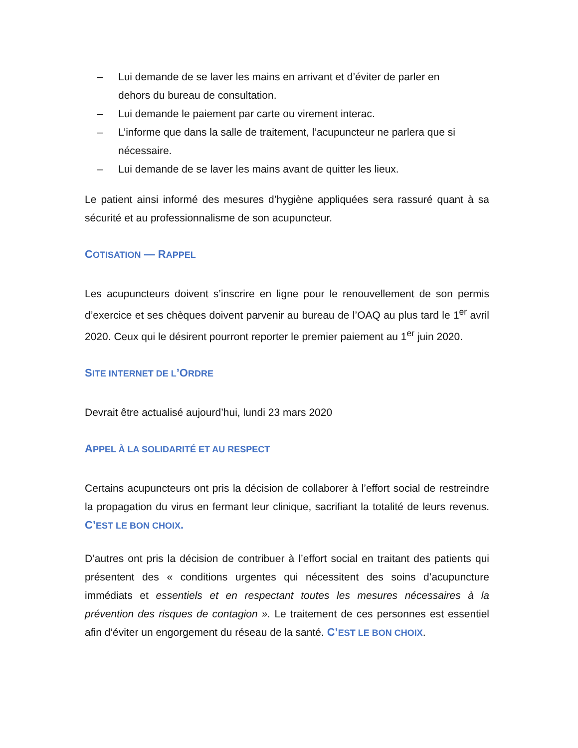– Lui demande de se laver les mains en arrivant et d’éviter de parler en dehors du bureau de consultation.
– Lui demande le paiement par carte ou virement interac.
– L’informe que dans la salle de traitement, l’acupuncteur ne parlera que si nécessaire.
– Lui demande de se laver les mains avant de quitter les lieux.
Le patient ainsi informé des mesures d’hygiène appliquées sera rassuré quant à sa sécurité et au professionnalisme de son acupuncteur.
COTISATION — RAPPEL
Les acupuncteurs doivent s’inscrire en ligne pour le renouvellement de son permis d’exercice et ses chèques doivent parvenir au bureau de l’OAQ au plus tard le 1<sup>er</sup> avril 2020. Ceux qui le désirent pourront reporter le premier paiement au 1<sup>er</sup> juin 2020.
SITE INTERNET DE L’ORDRE
Devrait être actualisé aujourd’hui, lundi 23 mars 2020
APPEL À LA SOLIDARITÉ ET AU RESPECT
Certains acupuncteurs ont pris la décision de collaborer à l’effort social de restreindre la propagation du virus en fermant leur clinique, sacrifiant la totalité de leurs revenus. C’EST LE BON CHOIX.
D’autres ont pris la décision de contribuer à l’effort social en traitant des patients qui présentent des « conditions urgentes qui nécessitent des soins d’acupuncture immédiats et essentiels et en respectant toutes les mesures nécessaires à la prévention des risques de contagion ». Le traitement de ces personnes est essentiel afin d’éviter un engorgement du réseau de la santé. C’EST LE BON CHOIX.